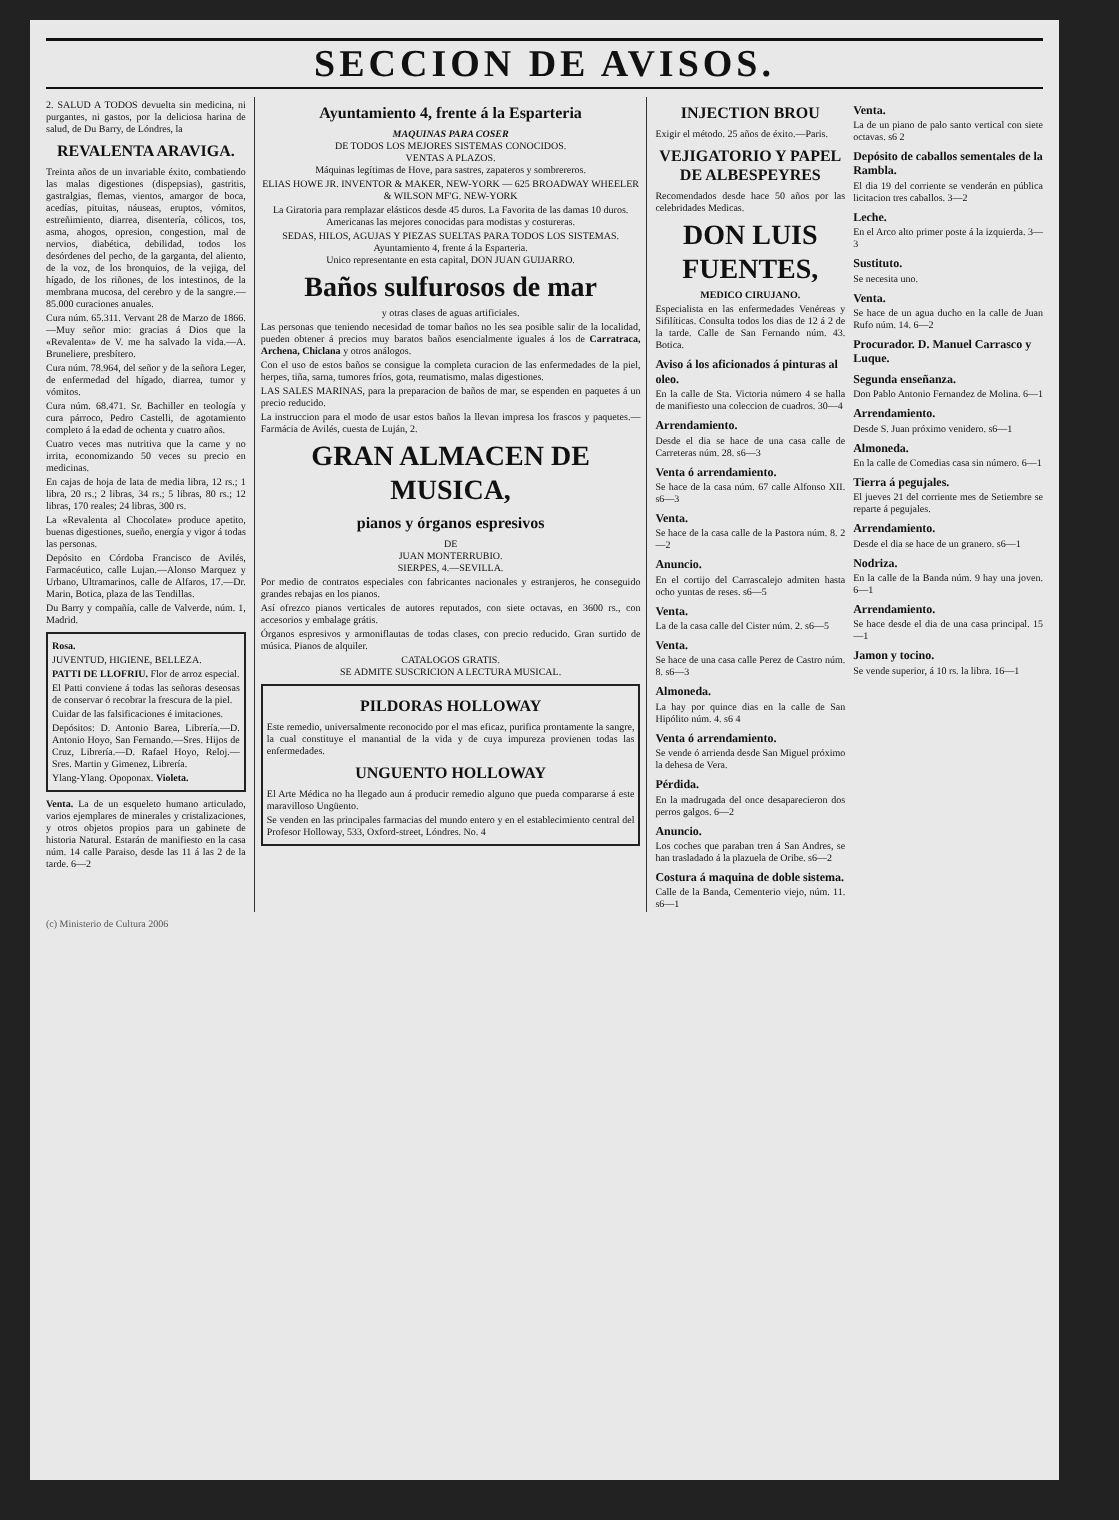SECCION DE AVISOS.
2. SALUD A TODOS devuelta sin medicina, ni purgantes, ni gastos, por la deliciosa harina de salud, de Du Barry, de Lóndres, la
REVALENTA ARAVIGA.
Treinta años de un invariable éxito, combatiendo las malas digestiones (dispepsias), gastritis, gastralgias, flemas, vientos, amargor de boca, acedías, pituitas, náuseas, eruptos, vómitos, estreñimiento, diarrea, disentería, cólicos, tos, asma, ahogos, opresion, congestion, mal de nervios, diabética, debilidad, todos los desórdenes del pecho, de la garganta, del aliento, de la voz, de los bronquios, de la vejiga, del hígado, de los riñones, de los intestinos, de la membrana mucosa, del cerebro y de la sangre.—85.000 curaciones anuales.
Cura núm. 65.311. Vervant 28 de Marzo de 1866.—Muy señor mio: gracias á Dios que la «Revalenta» de V. me ha salvado la vida.—A. Bruneliere, presbítero.
Cura núm. 78.964, del señor y de la señora Leger, de enfermedad del hígado, diarrea, tumor y vómitos.
Cura núm. 68.471. Sr. Bachiller en teología y cura párroco, Pedro Castelli, de agotamiento completo á la edad de ochenta y cuatro años.
Cuatro veces mas nutritiva que la carne y no irrita, economizando 50 veces su precio en medicinas.
En cajas de hoja de lata de media libra, 12 rs.; 1 libra, 20 rs.; 2 libras, 34 rs.; 5 libras, 80 rs.; 12 libras, 170 reales; 24 libras, 300 rs.
La «Revalenta al Chocolate» produce apetito, buenas digestiones, sueño, energía y vigor á todas las personas.
Depósito en Córdoba Francisco de Avilés, Farmacéutico, calle Lujan.—Alonso Marquez y Urbano, Ultramarinos, calle de Alfaros, 17.—Dr. Marin, Botica, plaza de las Tendillas.
Du Barry y compañía, calle de Valverde, núm. 1, Madrid.
Rosa.
JUVENTUD, HIGIENE, BELLEZA.
PATTI DE LLOFRIU. Flor de arroz especial.
El Patti conviene á todas las señoras deseosas de conservar ó recobrar la frescura de la piel.
Cuidar de las falsificaciones é imitaciones.
Depósitos: D. Antonio Barea, Librería.—D. Antonio Hoyo, San Fernando.—Sres. Hijos de Cruz, Librería.—D. Rafael Hoyo, Reloj.—Sres. Martin y Gimenez, Librería.
Ylang-Ylang. Opoponax. Violeta.
Venta. La de un esqueleto humano articulado, varios ejemplares de minerales y cristalizaciones, y otros objetos propios para un gabinete de historia Natural. Estarán de manifiesto en la casa núm. 14 calle Paraiso, desde las 11 á las 2 de la tarde. 6—2
Ayuntamiento 4, frente á la Esparteria
MAQUINAS PARA COSER
DE TODOS LOS MEJORES SISTEMAS CONOCIDOS.
VENTAS A PLAZOS.
Máquinas legítimas de Hove, para sastres, zapateros y sombrereros.
ELIAS HOWE JR. INVENTOR & MAKER, NEW-YORK — 625 BROADWAY WHEELER & WILSON MF'G. NEW-YORK
La Giratoria para remplazar elásticos desde 45 duros. La Favorita de las damas 10 duros. Americanas las mejores conocidas para modistas y costureras.
SEDAS, HILOS, AGUJAS Y PIEZAS SUELTAS PARA TODOS LOS SISTEMAS.
Ayuntamiento 4, frente á la Esparteria.
Unico representante en esta capital, DON JUAN GUIJARRO.
Baños sulfurosos de mar
y otras clases de aguas artificiales.
Las personas que teniendo necesidad de tomar baños no les sea posible salir de la localidad, pueden obtener á precios muy baratos baños esencialmente iguales á los de Carratraca, Archena, Chiclana y otros análogos.
Con el uso de estos baños se consigue la completa curacion de las enfermedades de la piel, herpes, tiña, sarna, tumores fríos, gota, reumatismo, malas digestiones.
LAS SALES MARINAS, para la preparacion de baños de mar, se espenden en paquetes á un precio reducido.
La instruccion para el modo de usar estos baños la llevan impresa los frascos y paquetes.—Farmácia de Avilés, cuesta de Luján, 2.
GRAN ALMACEN DE MUSICA,
pianos y órganos espresivos
DE
JUAN MONTERRUBIO.
SIERPES, 4.—SEVILLA.
Por medio de contratos especiales con fabricantes nacionales y estranjeros, he conseguido grandes rebajas en los pianos.
Así ofrezco pianos verticales de autores reputados, con siete octavas, en 3600 rs., con accesorios y embalage grátis.
Órganos espresivos y armoniflautas de todas clases, con precio reducido. Gran surtido de música. Pianos de alquiler.
CATALOGOS GRATIS.
SE ADMITE SUSCRICION A LECTURA MUSICAL.
PILDORAS HOLLOWAY
Este remedio, universalmente reconocido por el mas eficaz, purifica prontamente la sangre, la cual constituye el manantial de la vida y de cuya impureza provienen todas las enfermedades.
UNGUENTO HOLLOWAY
El Arte Médica no ha llegado aun á producir remedio alguno que pueda compararse á este maravilloso Ungüento.
Se venden en las principales farmacias del mundo entero y en el establecimiento central del Profesor Holloway, 533, Oxford-street, Lóndres. No. 4
INJECTION BROU
Exigir el método. 25 años de éxito.—Paris.
VEJIGATORIO Y PAPEL DE ALBESPEYRES
Recomendados desde hace 50 años por las celebridades Medicas.
DON LUIS FUENTES,
MEDICO CIRUJANO.
Especialista en las enfermedades Venéreas y Sifilíticas. Consulta todos los dias de 12 á 2 de la tarde. Calle de San Fernando núm. 43. Botica.
Aviso á los aficionados á pinturas al oleo.
En la calle de Sta. Victoria número 4 se halla de manifiesto una coleccion de cuadros. 30—4
Arrendamiento.
Desde el dia se hace de una casa calle de Carreteras núm. 28. s6—3
Venta ó arrendamiento.
Se hace de la casa núm. 67 calle Alfonso XII. s6—3
Venta.
Se hace de la casa calle de la Pastora núm. 8. 2—2
Anuncio.
En el cortijo del Carrascalejo admiten hasta ocho yuntas de reses. s6—5
Venta.
La de la casa calle del Cister núm. 2. s6—5
Venta.
Se hace de una casa calle Perez de Castro núm. 8. s6—3
Almoneda.
La hay por quince dias en la calle de San Hipólito núm. 4. s6 4
Venta ó arrendamiento.
Se vende ó arrienda desde San Miguel próximo la dehesa de Vera.
Pérdida.
En la madrugada del once desaparecieron dos perros galgos. 6—2
Anuncio.
Los coches que paraban tren á San Andres, se han trasladado á la plazuela de Oribe. s6—2
Costura á maquina de doble sistema.
Calle de la Banda, Cementerio viejo, núm. 11. s6—1
Venta.
La de un piano de palo santo vertical con siete octavas. s6 2
Depósito de caballos sementales de la Rambla.
El dia 19 del corriente se venderán en pública licitacion tres caballos. 3—2
Leche.
En el Arco alto primer poste á la izquierda. 3—3
Sustituto.
Se necesita uno.
Venta.
Se hace de un agua ducho en la calle de Juan Rufo núm. 14. 6—2
Procurador. D. Manuel Carrasco y Luque.
Segunda enseñanza.
Don Pablo Antonio Fernandez de Molina. 6—1
Arrendamiento.
Desde S. Juan próximo venidero. s6—1
Almoneda.
En la calle de Comedias casa sin número. 6—1
Tierra á pegujales.
El jueves 21 del corriente mes de Setiembre se reparte á pegujales.
Arrendamiento.
Desde el dia se hace de un granero. s6—1
Nodriza.
En la calle de la Banda núm. 9 hay una joven. 6—1
Arrendamiento.
Se hace desde el dia de una casa principal. 15—1
Jamon y tocino.
Se vende superior, á 10 rs. la libra. 16—1
(c) Ministerio de Cultura 2006